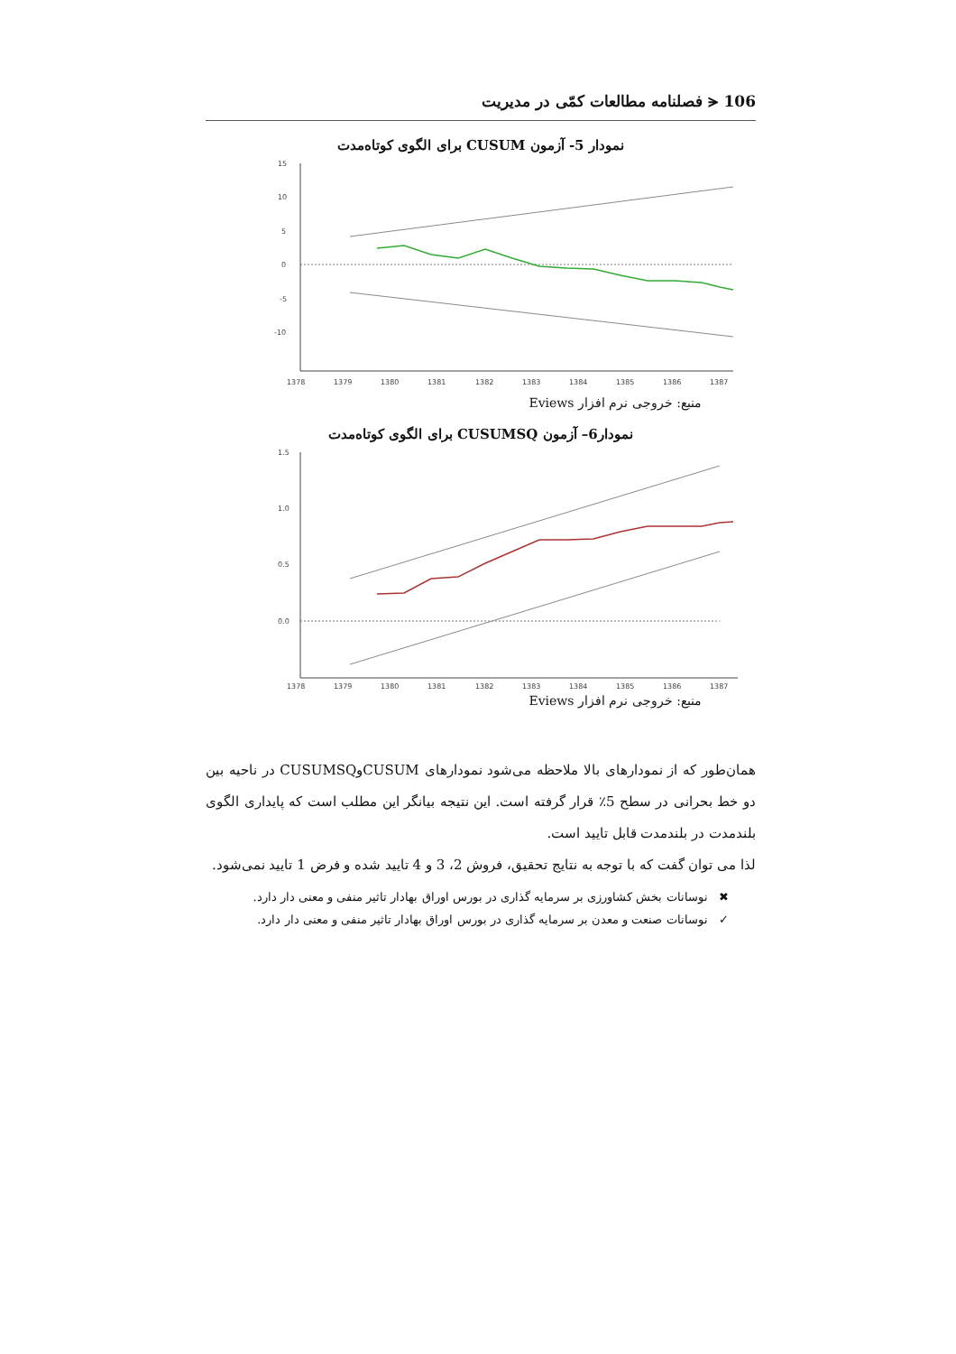106 ⪪ فصلنامه مطالعات کمّی در مدیریت
نمودار 5- آزمون CUSUM برای الگوی کوتاه‌مدت
15
10
5
0
-5
-10
1378
1379
1380
1381
1382
1383
1384
1385
1386
1387
منبع: خروجی نرم افزار Eviews
نمودار6– آزمون CUSUMSQ برای الگوی کوتاه‌مدت
1.5
1.0
0.5
0.0
1378
1379
1380
1381
1382
1383
1384
1385
1386
1387
منبع: خروجی نرم افزار Eviews
همان‌طور که از نمودارهای بالا ملاحظه می‌شود نمودارهای CUSUMوCUSUMSQ در ناحیه بین دو خط بحرانی در سطح 5٪ قرار گرفته است. این نتیجه بیانگر این مطلب است که پایداری الگوی بلندمدت در بلندمدت قابل تایید است.
لذا می توان گفت که با توجه به نتایج تحقیق، فروش 2، 3 و 4 تایید شده و فرض 1 تایید نمی‌شود.
✖ نوسانات بخش کشاورزی بر سرمایه گذاری در بورس اوراق بهادار تاثیر منفی و معنی دار دارد.
✓ نوسانات صنعت و معدن بر سرمایه گذاری در بورس اوراق بهادار تاثیر منفی و معنی دار دارد.